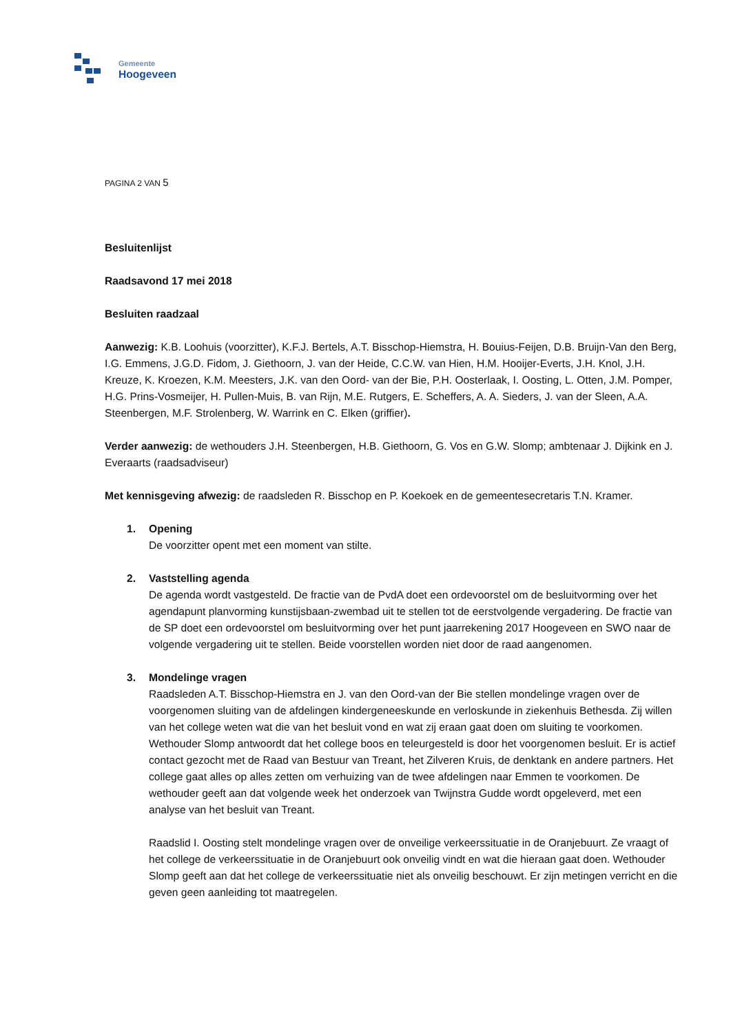Gemeente
Hoogeveen
PAGINA 2 VAN 5
Besluitenlijst
Raadsavond 17 mei 2018
Besluiten raadzaal
Aanwezig: K.B. Loohuis (voorzitter), K.F.J. Bertels, A.T. Bisschop-Hiemstra, H. Bouius-Feijen, D.B. Bruijn-Van den Berg, I.G. Emmens, J.G.D. Fidom, J. Giethoorn, J. van der Heide, C.C.W. van Hien, H.M. Hooijer-Everts, J.H. Knol, J.H. Kreuze, K. Kroezen, K.M. Meesters, J.K. van den Oord- van der Bie, P.H. Oosterlaak, I. Oosting, L. Otten, J.M. Pomper, H.G. Prins-Vosmeijer, H. Pullen-Muis, B. van Rijn, M.E. Rutgers, E. Scheffers, A. A. Sieders, J. van der Sleen, A.A. Steenbergen, M.F. Strolenberg, W. Warrink en C. Elken (griffier).
Verder aanwezig: de wethouders J.H. Steenbergen, H.B. Giethoorn, G. Vos en G.W. Slomp; ambtenaar J. Dijkink en J. Everaarts (raadsadviseur)
Met kennisgeving afwezig: de raadsleden R. Bisschop en P. Koekoek en de gemeentesecretaris T.N. Kramer.
1. Opening
De voorzitter opent met een moment van stilte.
2. Vaststelling agenda
De agenda wordt vastgesteld. De fractie van de PvdA doet een ordevoorstel om de besluitvorming over het agendapunt planvorming kunstijsbaan-zwembad uit te stellen tot de eerstvolgende vergadering. De fractie van de SP doet een ordevoorstel om besluitvorming over het punt jaarrekening 2017 Hoogeveen en SWO naar de volgende vergadering uit te stellen. Beide voorstellen worden niet door de raad aangenomen.
3. Mondelinge vragen
Raadsleden A.T. Bisschop-Hiemstra en J. van den Oord-van der Bie stellen mondelinge vragen over de voorgenomen sluiting van de afdelingen kindergeneeskunde en verloskunde in ziekenhuis Bethesda. Zij willen van het college weten wat die van het besluit vond en wat zij eraan gaat doen om sluiting te voorkomen.
Wethouder Slomp antwoordt dat het college boos en teleurgesteld is door het voorgenomen besluit. Er is actief contact gezocht met de Raad van Bestuur van Treant, het Zilveren Kruis, de denktank en andere partners. Het college gaat alles op alles zetten om verhuizing van de twee afdelingen naar Emmen te voorkomen. De wethouder geeft aan dat volgende week het onderzoek van Twijnstra Gudde wordt opgeleverd, met een analyse van het besluit van Treant.
Raadslid I. Oosting stelt mondelinge vragen over de onveilige verkeerssituatie in de Oranjebuurt. Ze vraagt of het college de verkeerssituatie in de Oranjebuurt ook onveilig vindt en wat die hieraan gaat doen. Wethouder Slomp geeft aan dat het college de verkeerssituatie niet als onveilig beschouwt. Er zijn metingen verricht en die geven geen aanleiding tot maatregelen.